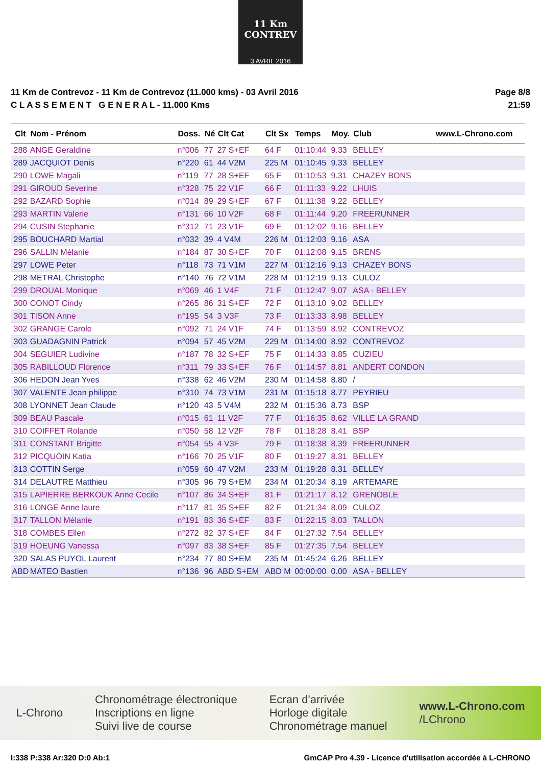11 Km CONTREV
3 AVRIL 2016
11 Km de Contrevoz - 11 Km de Contrevoz (11.000 kms) - 03 Avril 2016
C L A S S E M E N T G E N E R A L - 11.000 Kms
Page 8/8
21:59
| Clt | Nom - Prénom | Doss. | Né | Clt Cat | Clt Sx | Temps | Moy. | Club | www.L-Chrono.com |
| --- | --- | --- | --- | --- | --- | --- | --- | --- | --- |
| 288 | ANGE Geraldine | n°006 | 77 | 27 S+EF | 64 F | 01:10:44 | 9.33 | BELLEY | |
| 289 | JACQUIOT Denis | n°220 | 61 | 44 V2M | 225 M | 01:10:45 | 9.33 | BELLEY | |
| 290 | LOWE Magali | n°119 | 77 | 28 S+EF | 65 F | 01:10:53 | 9.31 | CHAZEY BONS | |
| 291 | GIROUD Severine | n°328 | 75 | 22 V1F | 66 F | 01:11:33 | 9.22 | LHUIS | |
| 292 | BAZARD Sophie | n°014 | 89 | 29 S+EF | 67 F | 01:11:38 | 9.22 | BELLEY | |
| 293 | MARTIN Valerie | n°131 | 66 | 10 V2F | 68 F | 01:11:44 | 9.20 | FREERUNNER | |
| 294 | CUSIN Stephanie | n°312 | 71 | 23 V1F | 69 F | 01:12:02 | 9.16 | BELLEY | |
| 295 | BOUCHARD Martial | n°032 | 39 | 4 V4M | 226 M | 01:12:03 | 9.16 | ASA | |
| 296 | SALLIN Mélanie | n°184 | 87 | 30 S+EF | 70 F | 01:12:08 | 9.15 | BRENS | |
| 297 | LOWE Peter | n°118 | 73 | 71 V1M | 227 M | 01:12:16 | 9.13 | CHAZEY BONS | |
| 298 | METRAL Christophe | n°140 | 76 | 72 V1M | 228 M | 01:12:19 | 9.13 | CULOZ | |
| 299 | DROUAL Monique | n°069 | 46 | 1 V4F | 71 F | 01:12:47 | 9.07 | ASA - BELLEY | |
| 300 | CONOT Cindy | n°265 | 86 | 31 S+EF | 72 F | 01:13:10 | 9.02 | BELLEY | |
| 301 | TISON Anne | n°195 | 54 | 3 V3F | 73 F | 01:13:33 | 8.98 | BELLEY | |
| 302 | GRANGE Carole | n°092 | 71 | 24 V1F | 74 F | 01:13:59 | 8.92 | CONTREVOZ | |
| 303 | GUADAGNIN Patrick | n°094 | 57 | 45 V2M | 229 M | 01:14:00 | 8.92 | CONTREVOZ | |
| 304 | SEGUIER Ludivine | n°187 | 78 | 32 S+EF | 75 F | 01:14:33 | 8.85 | CUZIEU | |
| 305 | RABILLOUD Florence | n°311 | 79 | 33 S+EF | 76 F | 01:14:57 | 8.81 | ANDERT CONDON | |
| 306 | HEDON Jean Yves | n°338 | 62 | 46 V2M | 230 M | 01:14:58 | 8.80 | / | |
| 307 | VALENTE Jean philippe | n°310 | 74 | 73 V1M | 231 M | 01:15:18 | 8.77 | PEYRIEU | |
| 308 | LYONNET Jean Claude | n°120 | 43 | 5 V4M | 232 M | 01:15:36 | 8.73 | BSP | |
| 309 | BEAU Pascale | n°015 | 61 | 11 V2F | 77 F | 01:16:35 | 8.62 | VILLE LA GRAND | |
| 310 | COIFFET Rolande | n°050 | 58 | 12 V2F | 78 F | 01:18:28 | 8.41 | BSP | |
| 311 | CONSTANT Brigitte | n°054 | 55 | 4 V3F | 79 F | 01:18:38 | 8.39 | FREERUNNER | |
| 312 | PICQUOIN Katia | n°166 | 70 | 25 V1F | 80 F | 01:19:27 | 8.31 | BELLEY | |
| 313 | COTTIN Serge | n°059 | 60 | 47 V2M | 233 M | 01:19:28 | 8.31 | BELLEY | |
| 314 | DELAUTRE Matthieu | n°305 | 96 | 79 S+EM | 234 M | 01:20:34 | 8.19 | ARTEMARE | |
| 315 | LAPIERRE BERKOUK Anne Cecile | n°107 | 86 | 34 S+EF | 81 F | 01:21:17 | 8.12 | GRENOBLE | |
| 316 | LONGE Anne laure | n°117 | 81 | 35 S+EF | 82 F | 01:21:34 | 8.09 | CULOZ | |
| 317 | TALLON Mélanie | n°191 | 83 | 36 S+EF | 83 F | 01:22:15 | 8.03 | TALLON | |
| 318 | COMBES Ellen | n°272 | 82 | 37 S+EF | 84 F | 01:27:32 | 7.54 | BELLEY | |
| 319 | HOEUNG Vanessa | n°097 | 83 | 38 S+EF | 85 F | 01:27:35 | 7.54 | BELLEY | |
| 320 | SALAS PUYOL Laurent | n°234 | 77 | 80 S+EM | 235 M | 01:45:24 | 6.26 | BELLEY | |
| ABD | MATEO Bastien | n°136 | 96 | ABD S+EM | ABD M | 00:00:00 | 0.00 | ASA - BELLEY | |
L-Chrono
Chronométrage électronique
Inscriptions en ligne
Suivi live de course
Ecran d'arrivée
Horloge digitale
Chronométrage manuel
www.L-Chrono.com
/LChrono
I:338 P:338 Ar:320 D:0 Ab:1 GmCAP Pro 4.39 - Licence d'utilisation accordée à L-CHRONO